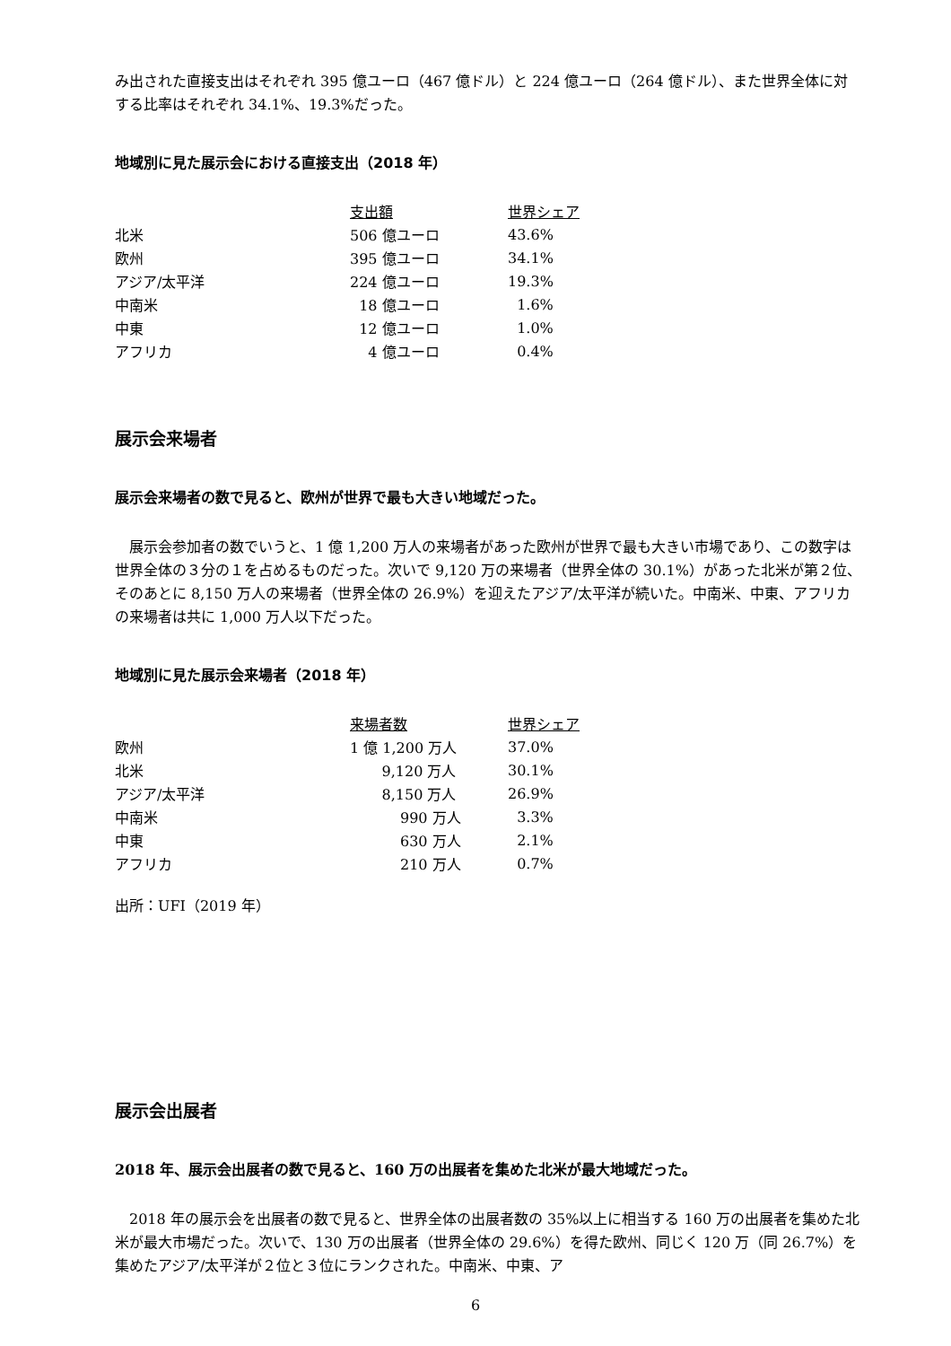み出された直接支出はそれぞれ 395 億ユーロ（467 億ドル）と 224 億ユーロ（264 億ドル）、また世界全体に対する比率はそれぞれ 34.1%、19.3%だった。
地域別に見た展示会における直接支出（2018 年）
| | 支出額 | 世界シェア |
| 北米 | 506 億ユーロ | 43.6% |
| 欧州 | 395 億ユーロ | 34.1% |
| アジア/太平洋 | 224 億ユーロ | 19.3% |
| 中南米 | 18 億ユーロ | 1.6% |
| 中東 | 12 億ユーロ | 1.0% |
| アフリカ | 4 億ユーロ | 0.4% |
展示会来場者
展示会来場者の数で見ると、欧州が世界で最も大きい地域だった。
　展示会参加者の数でいうと、1 億 1,200 万人の来場者があった欧州が世界で最も大きい市場であり、この数字は世界全体の３分の１を占めるものだった。次いで 9,120 万の来場者（世界全体の 30.1%）があった北米が第２位、そのあとに 8,150 万人の来場者（世界全体の 26.9%）を迎えたアジア/太平洋が続いた。中南米、中東、アフリカの来場者は共に 1,000 万人以下だった。
地域別に見た展示会来場者（2018 年）
| | 来場者数 | 世界シェア |
| 欧州 | 1 億 1,200 万人 | 37.0% |
| 北米 | 9,120 万人 | 30.1% |
| アジア/太平洋 | 8,150 万人 | 26.9% |
| 中南米 | 990 万人 | 3.3% |
| 中東 | 630 万人 | 2.1% |
| アフリカ | 210 万人 | 0.7% |
出所：UFI（2019 年）
展示会出展者
2018 年、展示会出展者の数で見ると、160 万の出展者を集めた北米が最大地域だった。
　2018 年の展示会を出展者の数で見ると、世界全体の出展者数の 35%以上に相当する 160 万の出展者を集めた北米が最大市場だった。次いで、130 万の出展者（世界全体の 29.6%）を得た欧州、同じく 120 万（同 26.7%）を集めたアジア/太平洋が２位と３位にランクされた。中南米、中東、ア
6